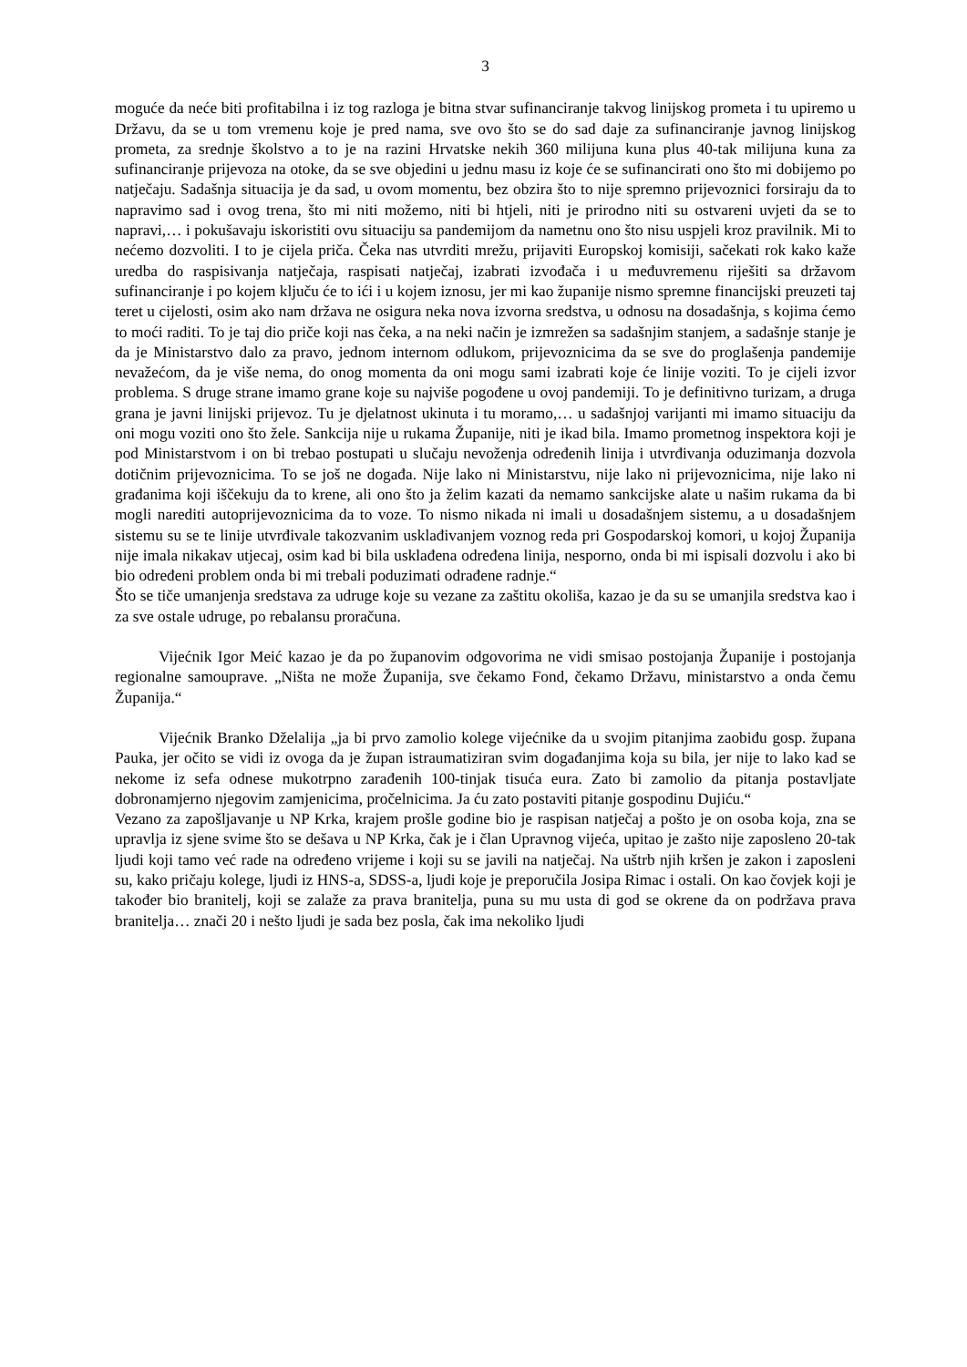3
moguće da neće biti profitabilna i iz tog razloga je bitna stvar sufinanciranje takvog linijskog prometa i tu upiremo u Državu, da se u tom vremenu koje je pred nama, sve ovo što se do sad daje za sufinanciranje javnog linijskog prometa, za srednje školstvo a to je na razini Hrvatske nekih 360 milijuna kuna plus 40-tak milijuna kuna za sufinanciranje prijevoza na otoke, da se sve objedini u jednu masu iz koje će se sufinancirati ono što mi dobijemo po natječaju. Sadašnja situacija je da sad, u ovom momentu, bez obzira što to nije spremno prijevoznici forsiraju da to napravimo sad i ovog trena, što mi niti možemo, niti bi htjeli, niti je prirodno niti su ostvareni uvjeti da se to napravi,… i pokušavaju iskoristiti ovu situaciju sa pandemijom da nametnu ono što nisu uspjeli kroz pravilnik. Mi to nećemo dozvoliti. I to je cijela priča. Čeka nas utvrditi mrežu, prijaviti Europskoj komisiji, sačekati rok kako kaže uredba do raspisivanja natječaja, raspisati natječaj, izabrati izvođača i u međuvremenu riješiti sa državom sufinanciranje i po kojem ključu će to ići i u kojem iznosu, jer mi kao županije nismo spremne financijski preuzeti taj teret u cijelosti, osim ako nam država ne osigura neka nova izvorna sredstva, u odnosu na dosadašnja, s kojima ćemo to moći raditi. To je taj dio priče koji nas čeka, a na neki način je izmrežen sa sadašnjim stanjem, a sadašnje stanje je da je Ministarstvo dalo za pravo, jednom internom odlukom, prijevoznicima da se sve do proglašenja pandemije nevažećom, da je više nema, do onog momenta da oni mogu sami izabrati koje će linije voziti. To je cijeli izvor problema. S druge strane imamo grane koje su najviše pogođene u ovoj pandemiji. To je definitivno turizam, a druga grana je javni linijski prijevoz. Tu je djelatnost ukinuta i tu moramo,… u sadašnjoj varijanti mi imamo situaciju da oni mogu voziti ono što žele. Sankcija nije u rukama Županije, niti je ikad bila. Imamo prometnog inspektora koji je pod Ministarstvom i on bi trebao postupati u slučaju nevoženja određenih linija i utvrđivanja oduzimanja dozvola dotičnim prijevoznicima. To se još ne događa. Nije lako ni Ministarstvu, nije lako ni prijevoznicima, nije lako ni građanima koji iščekuju da to krene, ali ono što ja želim kazati da nemamo sankcijske alate u našim rukama da bi mogli narediti autoprijevoznicima da to voze. To nismo nikada ni imali u dosadašnjem sistemu, a u dosadašnjem sistemu su se te linije utvrđivale takozvanim usklađivanjem voznog reda pri Gospodarskoj komori, u kojoj Županija nije imala nikakav utjecaj, osim kad bi bila usklađena određena linija, nesporno, onda bi mi ispisali dozvolu i ako bi bio određeni problem onda bi mi trebali poduzimati odrađene radnje.“
Što se tiče umanjenja sredstava za udruge koje su vezane za zaštitu okoliša, kazao je da su se umanjila sredstva kao i za sve ostale udruge, po rebalansu proračuna.
Vijećnik Igor Meić kazao je da po županovim odgovorima ne vidi smisao postojanja Županije i postojanja regionalne samouprave. „Ništa ne može Županija, sve čekamo Fond, čekamo Državu, ministarstvo a onda čemu Županija.“
Vijećnik Branko Dželalija „ja bi prvo zamolio kolege vijećnike da u svojim pitanjima zaobiđu gosp. župana Pauka, jer očito se vidi iz ovoga da je župan istraumatiziran svim događanjima koja su bila, jer nije to lako kad se nekome iz sefa odnese mukotrpno zarađenih 100-tinjak tisuća eura. Zato bi zamolio da pitanja postavljate dobronamjerno njegovim zamjenicima, pročelnicima. Ja ću zato postaviti pitanje gospodinu Dujiću.“
Vezano za zapošljavanje u NP Krka, krajem prošle godine bio je raspisan natječaj a pošto je on osoba koja, zna se upravlja iz sjene svime što se dešava u NP Krka, čak je i član Upravnog vijeća, upitao je zašto nije zaposleno 20-tak ljudi koji tamo već rade na određeno vrijeme i koji su se javili na natječaj. Na uštrb njih kršen je zakon i zaposleni su, kako pričaju kolege, ljudi iz HNS-a, SDSS-a, ljudi koje je preporučila Josipa Rimac i ostali. On kao čovjek koji je također bio branitelj, koji se zalaže za prava branitelja, puna su mu usta di god se okrene da on podržava prava branitelja… znači 20 i nešto ljudi je sada bez posla, čak ima nekoliko ljudi